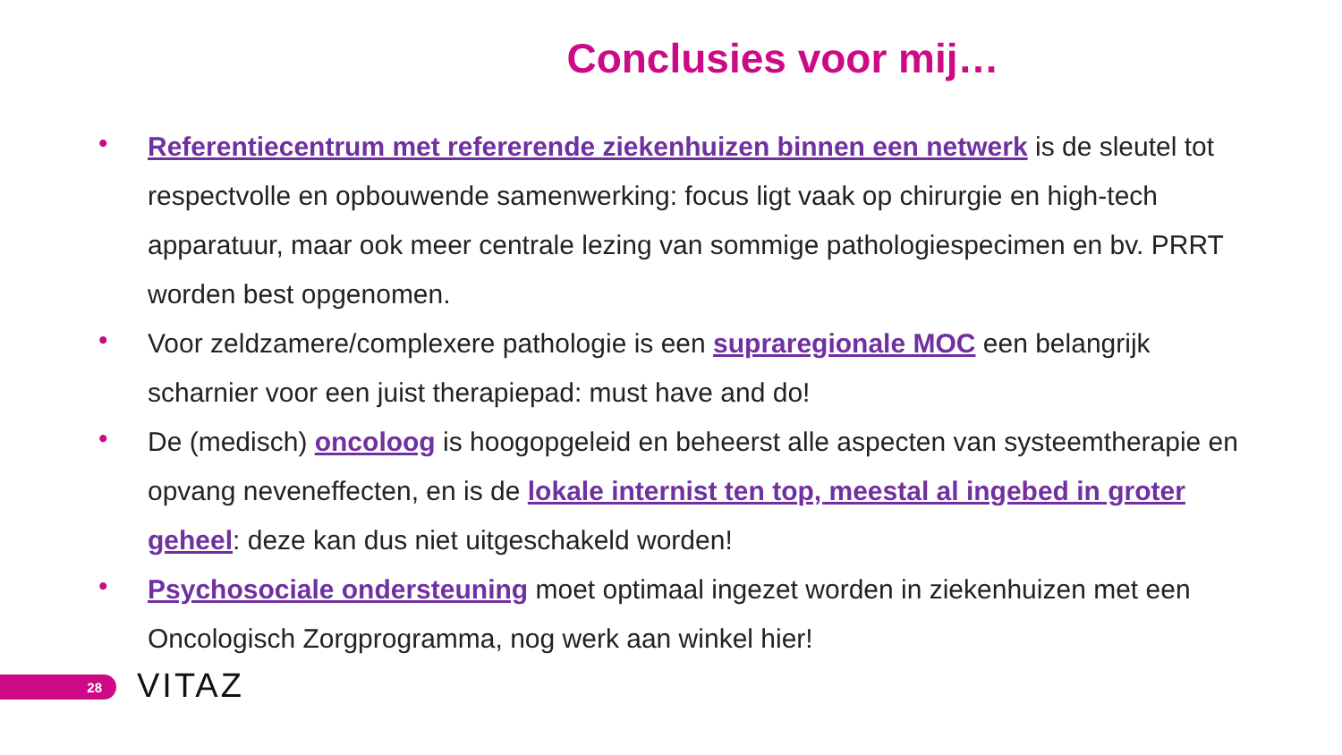Conclusies voor mij…
• Referentiecentrum met refererende ziekenhuizen binnen een netwerk is de sleutel tot respectvolle en opbouwende samenwerking: focus ligt vaak op chirurgie en high-tech apparatuur, maar ook meer centrale lezing van sommige pathologiespecimen en bv. PRRT worden best opgenomen.
• Voor zeldzamere/complexere pathologie is een supraregionale MOC een belangrijk scharnier voor een juist therapiepad: must have and do!
• De (medisch) oncoloog is hoogopgeleid en beheerst alle aspecten van systeemtherapie en opvang neveneffecten, en is de lokale internist ten top, meestal al ingebed in groter geheel: deze kan dus niet uitgeschakeld worden!
• Psychosociale ondersteuning moet optimaal ingezet worden in ziekenhuizen met een Oncologisch Zorgprogramma, nog werk aan winkel hier!
28 VITAZ